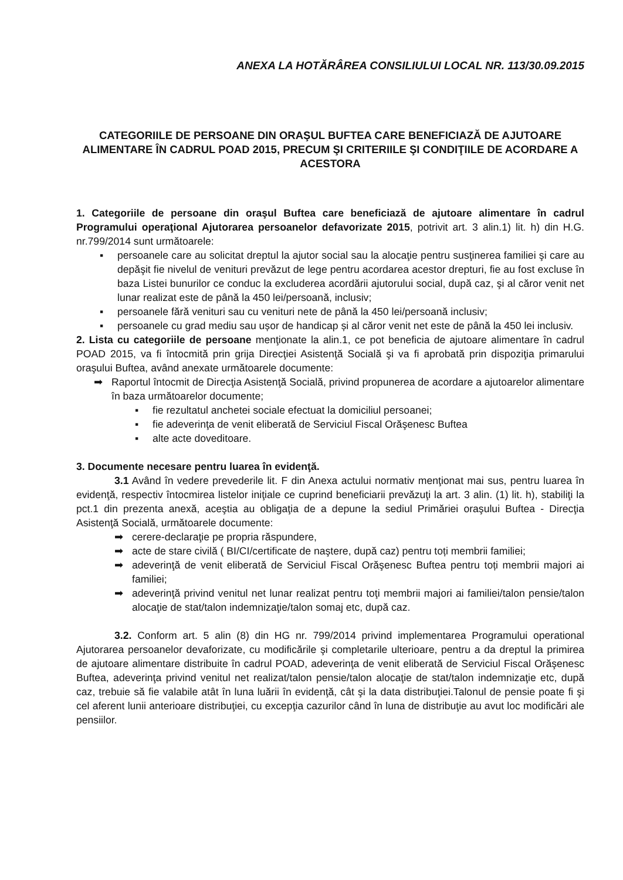ANEXA LA HOTĂRÂREA CONSILIULUI LOCAL NR. 113/30.09.2015
CATEGORIILE DE PERSOANE DIN ORAŞUL BUFTEA CARE BENEFICIAZĂ DE AJUTOARE ALIMENTARE ÎN CADRUL POAD 2015, PRECUM ŞI CRITERIILE ŞI CONDIŢIILE DE ACORDARE A ACESTORA
1. Categoriile de persoane din oraşul Buftea care beneficiază de ajutoare alimentare în cadrul Programului operaţional Ajutorarea persoanelor defavorizate 2015, potrivit art. 3 alin.1) lit. h) din H.G. nr.799/2014 sunt următoarele:
▪ persoanele care au solicitat dreptul la ajutor social sau la alocaţie pentru susţinerea familiei şi care au depăşit fie nivelul de venituri prevăzut de lege pentru acordarea acestor drepturi, fie au fost excluse în baza Listei bunurilor ce conduc la excluderea acordării ajutorului social, după caz, şi al căror venit net lunar realizat este de până la 450 lei/persoană, inclusiv;
▪ persoanele fără venituri sau cu venituri nete de până la 450 lei/persoană inclusiv;
▪ persoanele cu grad mediu sau ușor de handicap și al căror venit net este de până la 450 lei inclusiv.
2. Lista cu categoriile de persoane menţionate la alin.1, ce pot beneficia de ajutoare alimentare în cadrul POAD 2015, va fi întocmită prin grija Direcţiei Asistenţă Socială şi va fi aprobată prin dispoziţia primarului oraşului Buftea, având anexate următoarele documente:
➡ Raportul întocmit de Direcţia Asistenţă Socială, privind propunerea de acordare a ajutoarelor alimentare în baza următoarelor documente;
▪ fie rezultatul anchetei sociale efectuat la domiciliul persoanei;
▪ fie adeverinţa de venit eliberată de Serviciul Fiscal Orăşenesc Buftea
▪ alte acte doveditoare.
3. Documente necesare pentru luarea în evidenţă.
3.1 Având în vedere prevederile lit. F din Anexa actului normativ menţionat mai sus, pentru luarea în evidenţă, respectiv întocmirea listelor iniţiale ce cuprind beneficiarii prevăzuţi la art. 3 alin. (1) lit. h), stabiliţi la pct.1 din prezenta anexă, aceştia au obligaţia de a depune la sediul Primăriei oraşului Buftea - Direcţia Asistenţă Socială, următoarele documente:
➡ cerere-declaraţie pe propria răspundere,
➡ acte de stare civilă ( BI/CI/certificate de naştere, după caz) pentru toți membrii familiei;
➡ adeverinţă de venit eliberată de Serviciul Fiscal Orăşenesc Buftea pentru toți membrii majori ai familiei;
➡ adeverinţă privind venitul net lunar realizat pentru toţi membrii majori ai familiei/talon pensie/talon alocaţie de stat/talon indemnizaţie/talon somaj etc, după caz.
3.2. Conform art. 5 alin (8) din HG nr. 799/2014 privind implementarea Programului operational Ajutorarea persoanelor devaforizate, cu modificările şi completarile ulterioare, pentru a da dreptul la primirea de ajutoare alimentare distribuite în cadrul POAD, adeverinţa de venit eliberată de Serviciul Fiscal Orăşenesc Buftea, adeverinţa privind venitul net realizat/talon pensie/talon alocaţie de stat/talon indemnizaţie etc, după caz, trebuie să fie valabile atât în luna luării în evidenţă, cât şi la data distribuţiei.Talonul de pensie poate fi şi cel aferent lunii anterioare distribuţiei, cu excepţia cazurilor când în luna de distribuţie au avut loc modificări ale pensiilor.